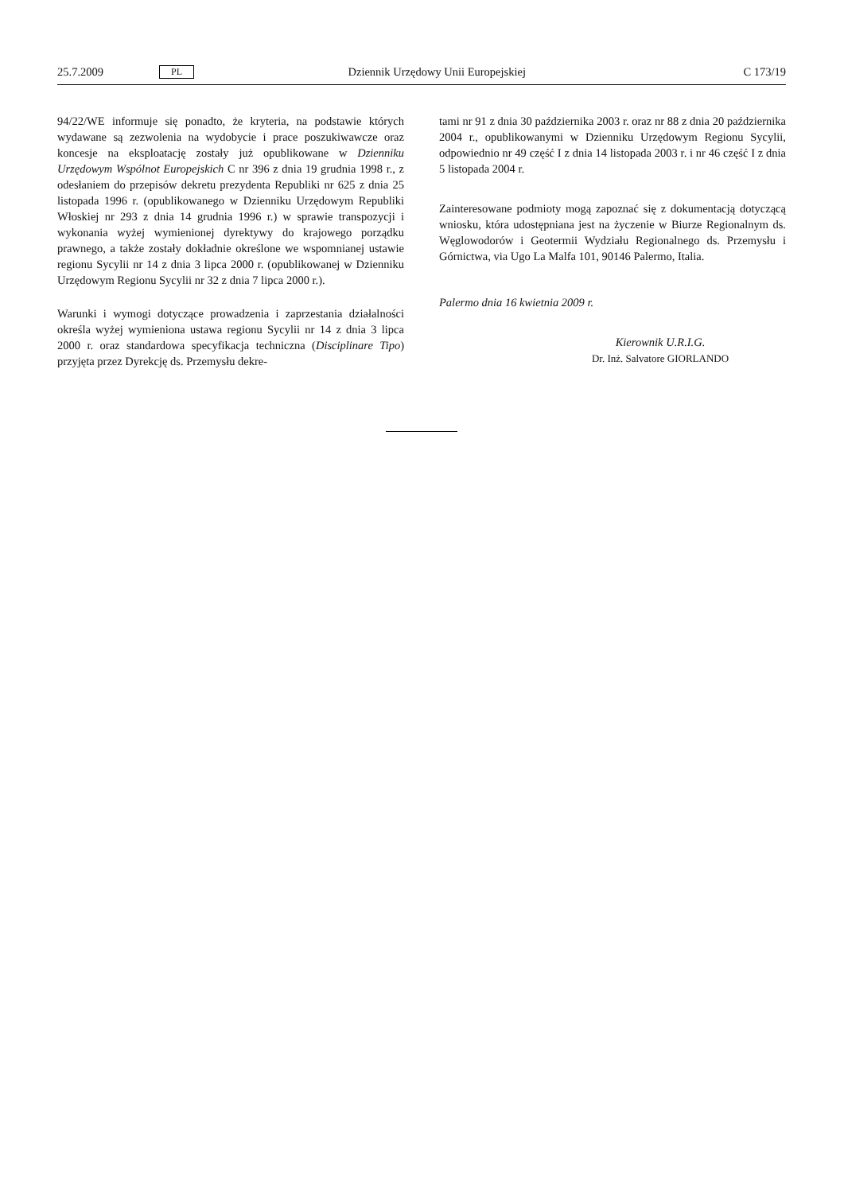25.7.2009 PL Dziennik Urzędowy Unii Europejskiej C 173/19
94/22/WE informuje się ponadto, że kryteria, na podstawie których wydawane są zezwolenia na wydobycie i prace poszukiwawcze oraz koncesje na eksploatację zostały już opublikowane w Dzienniku Urzędowym Wspólnot Europejskich C nr 396 z dnia 19 grudnia 1998 r., z odesłaniem do przepisów dekretu prezydenta Republiki nr 625 z dnia 25 listopada 1996 r. (opublikowanego w Dzienniku Urzędowym Republiki Włoskiej nr 293 z dnia 14 grudnia 1996 r.) w sprawie transpozycji i wykonania wyżej wymienionej dyrektywy do krajowego porządku prawnego, a także zostały dokładnie określone we wspomnianej ustawie regionu Sycylii nr 14 z dnia 3 lipca 2000 r. (opublikowanej w Dzienniku Urzędowym Regionu Sycylii nr 32 z dnia 7 lipca 2000 r.).
Warunki i wymogi dotyczące prowadzenia i zaprzestania działalności określa wyżej wymieniona ustawa regionu Sycylii nr 14 z dnia 3 lipca 2000 r. oraz standardowa specyfikacja techniczna (Disciplinare Tipo) przyjęta przez Dyrekcję ds. Przemysłu dekre-
tami nr 91 z dnia 30 października 2003 r. oraz nr 88 z dnia 20 października 2004 r., opublikowanymi w Dzienniku Urzędowym Regionu Sycylii, odpowiednio nr 49 część I z dnia 14 listopada 2003 r. i nr 46 część I z dnia 5 listopada 2004 r.
Zainteresowane podmioty mogą zapoznać się z dokumentacją dotyczącą wniosku, która udostępniana jest na życzenie w Biurze Regionalnym ds. Węglowodorów i Geotermii Wydziału Regionalnego ds. Przemysłu i Górnictwa, via Ugo La Malfa 101, 90146 Palermo, Italia.
Palermo dnia 16 kwietnia 2009 r.
Kierownik U.R.I.G.
Dr. Inż. Salvatore GIORLANDO